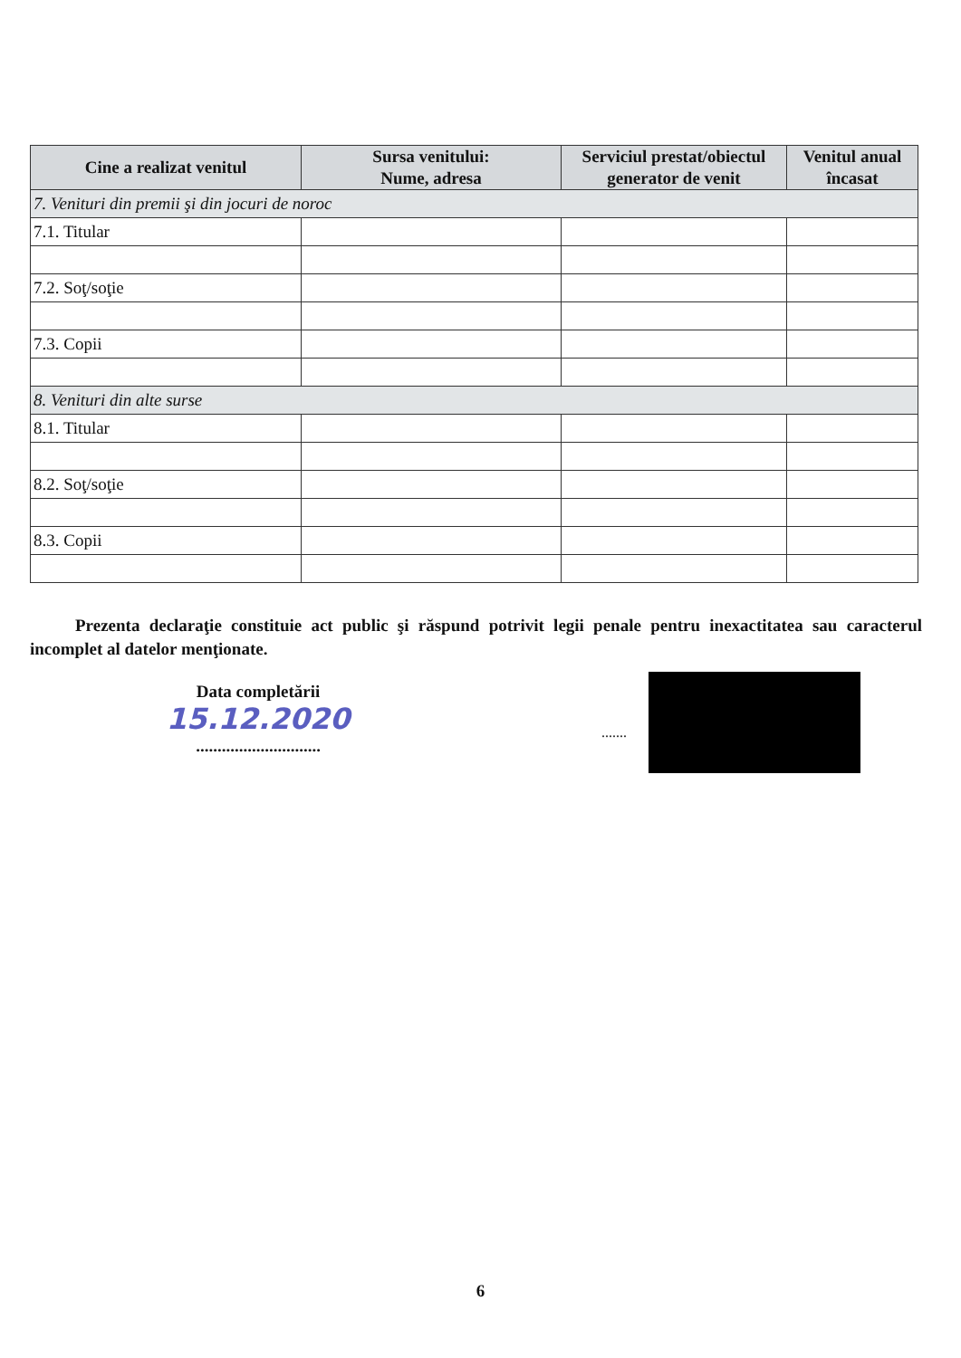| Cine a realizat venitul | Sursa venitului: Nume, adresa | Serviciul prestat/obiectul generator de venit | Venitul anual încasat |
| --- | --- | --- | --- |
| 7. Venituri din premii şi din jocuri de noroc | | | |
| 7.1. Titular | | | |
| 7.2. Soţ/soţie | | | |
| 7.3. Copii | | | |
| 8. Venituri din alte surse | | | |
| 8.1. Titular | | | |
| 8.2. Soţ/soţie | | | |
| 8.3. Copii | | | |
Prezenta declaraţie constituie act public şi răspund potrivit legii penale pentru inexactitatea sau caracterul incomplet al datelor menţionate.
Data completării
15.12.2020
.............................
.......
6